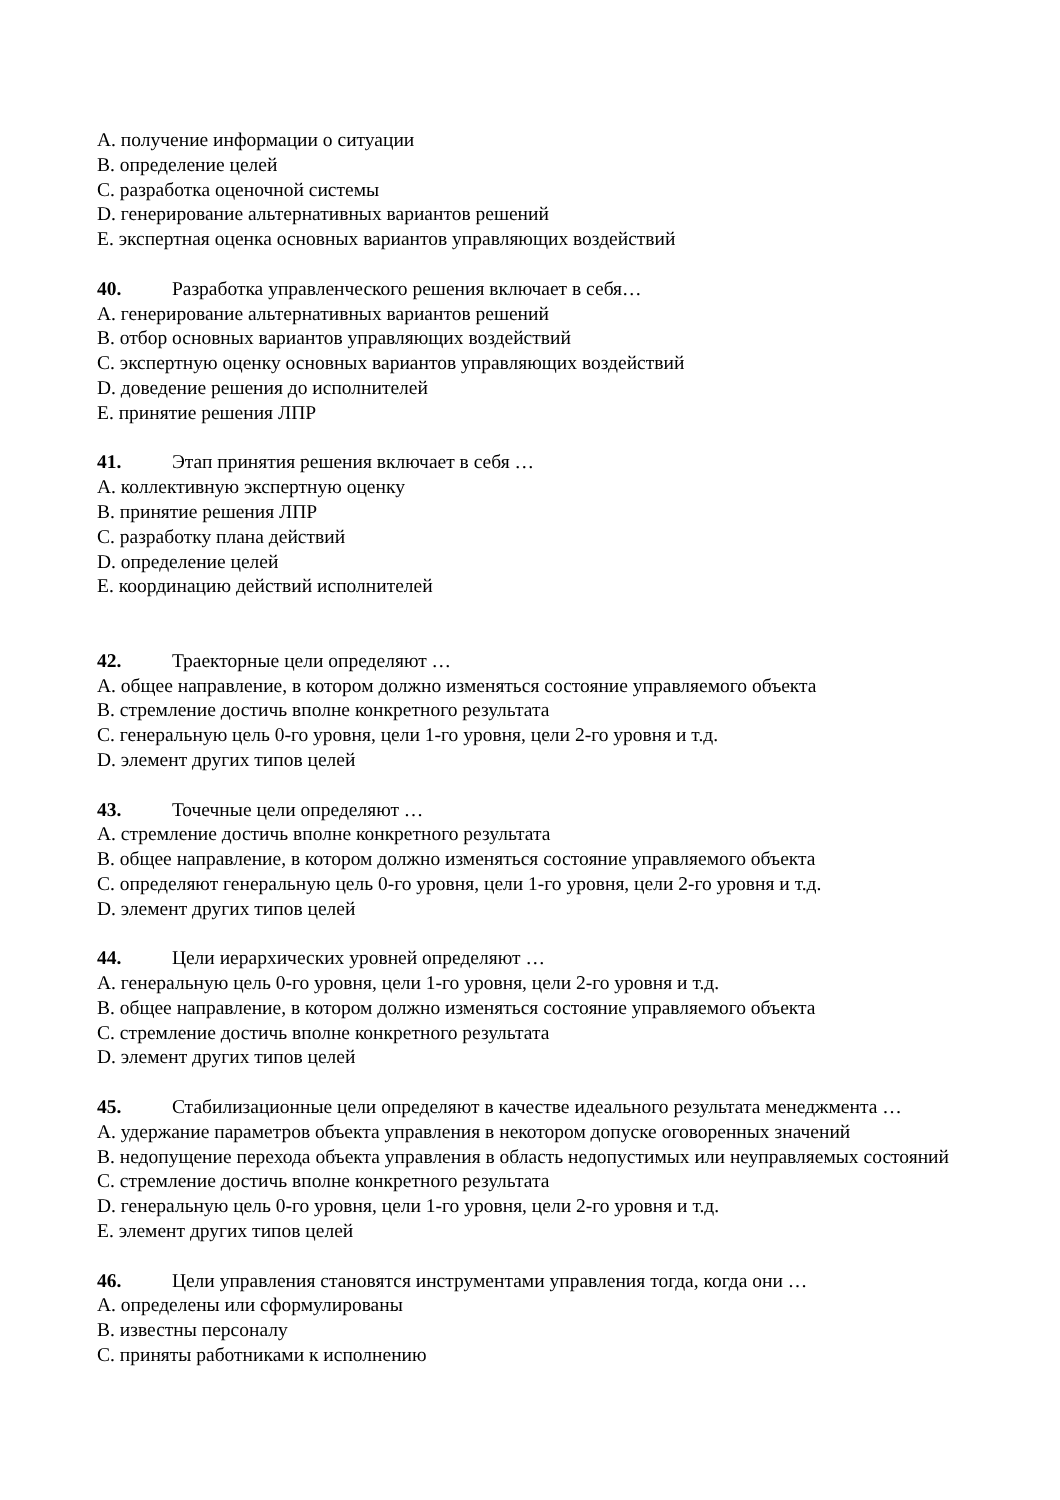A. получение информации о ситуации
B. определение целей
C. разработка оценочной системы
D. генерирование альтернативных вариантов решений
E. экспертная оценка основных вариантов управляющих воздействий
40. Разработка управленческого решения включает в себя…
A. генерирование альтернативных вариантов решений
B. отбор основных вариантов управляющих воздействий
C. экспертную оценку основных вариантов управляющих воздействий
D. доведение решения до исполнителей
E. принятие решения ЛПР
41. Этап принятия решения включает в себя …
A. коллективную экспертную оценку
B. принятие решения ЛПР
C. разработку плана действий
D. определение целей
E. координацию действий исполнителей
42. Траекторные цели определяют …
A. общее направление, в котором должно изменяться состояние управляемого объекта
B. стремление достичь вполне конкретного результата
C. генеральную цель 0-го уровня, цели 1-го уровня, цели 2-го уровня и т.д.
D. элемент других типов целей
43. Точечные цели определяют …
A. стремление достичь вполне конкретного результата
B. общее направление, в котором должно изменяться состояние управляемого объекта
C. определяют генеральную цель 0-го уровня, цели 1-го уровня, цели 2-го уровня и т.д.
D. элемент других типов целей
44. Цели иерархических уровней определяют …
A. генеральную цель 0-го уровня, цели 1-го уровня, цели 2-го уровня и т.д.
B. общее направление, в котором должно изменяться состояние управляемого объекта
C. стремление достичь вполне конкретного результата
D. элемент других типов целей
45. Стабилизационные цели определяют в качестве идеального результата менеджмента …
A. удержание параметров объекта управления в некотором допуске оговоренных значений
B. недопущение перехода объекта управления в область недопустимых или неуправляемых состояний
C. стремление достичь вполне конкретного результата
D. генеральную цель 0-го уровня, цели 1-го уровня, цели 2-го уровня и т.д.
E. элемент других типов целей
46. Цели управления становятся инструментами управления тогда, когда они …
A. определены или сформулированы
B. известны персоналу
C. приняты работниками к исполнению